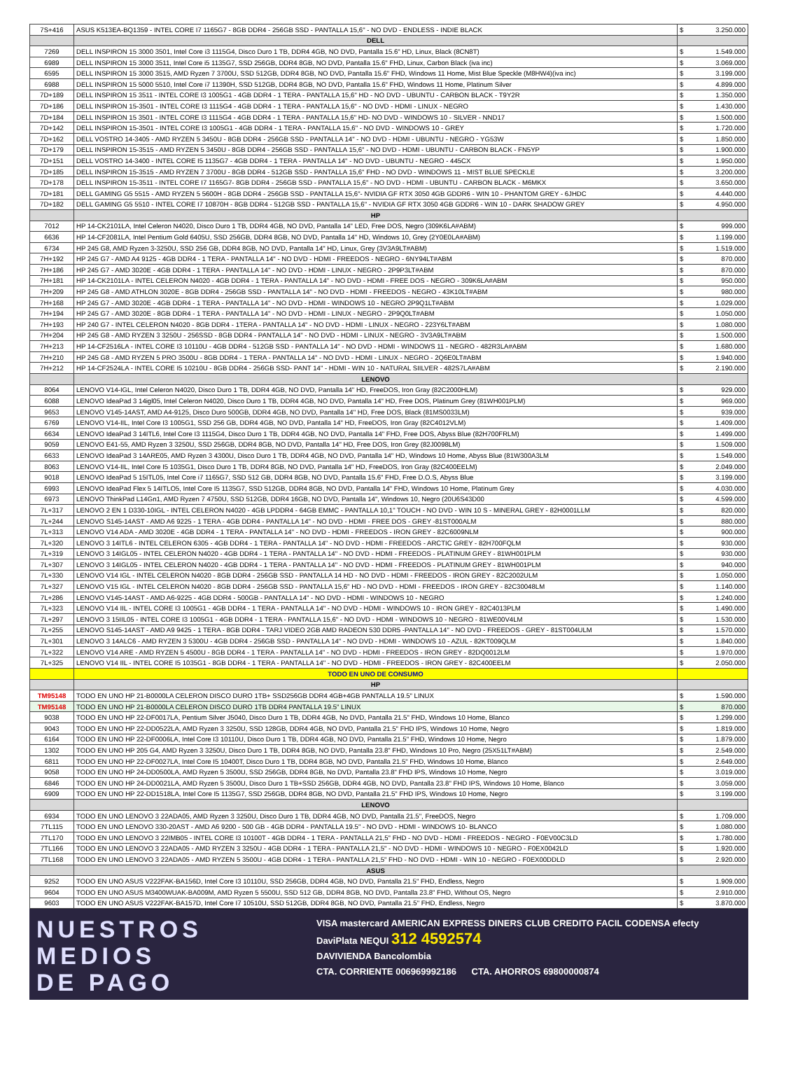| 7S+416 | ASUS K513EA-BQ1359 - INTEL CORE I7 1165G7 - 8GB DDR4 - 256GB SSD - PANTALLA 15,6" - NO DVD - ENDLESS - INDIE BLACK | $ | 3.250.000 |
| | DELL | | |
| 7269 | DELL INSPIRON 15 3000 3501, Intel Core i3 1115G4, Disco Duro 1 TB, DDR4 4GB, NO DVD, Pantalla 15.6" HD, Linux, Black (8CN8T) | $ | 1.549.000 |
| 6989 | DELL INSPIRON 15 3000 3511, Intel Core i5 1135G7, SSD 256GB, DDR4 8GB, NO DVD, Pantalla 15.6" FHD, Linux, Carbon Black (iva inc) | $ | 3.069.000 |
| 6595 | DELL INSPIRON 15 3000 3515, AMD Ryzen 7 3700U, SSD 512GB, DDR4 8GB, NO DVD, Pantalla 15.6" FHD, Windows 11 Home, Mist Blue Speckle (M8HW4)(iva inc) | $ | 3.199.000 |
| 6988 | DELL INSPIRON 15 5000 5510, Intel Core i7 11390H, SSD 512GB, DDR4 8GB, NO DVD, Pantalla 15.6" FHD, Windows 11 Home, Platinum Silver | $ | 4.899.000 |
| 7D+189 | DELL INSPIRON 15 3511 - INTEL CORE I3 1005G1 - 4GB DDR4 - 1 TERA - PANTALLA 15,6" HD - NO DVD - UBUNTU - CARBON BLACK - T9Y2R | $ | 1.350.000 |
| 7D+186 | DELL INSPIRON 15-3501 - INTEL CORE I3 1115G4 - 4GB DDR4 - 1 TERA - PANTALLA 15,6" - NO DVD - HDMI - LINUX - NEGRO | $ | 1.430.000 |
| 7D+184 | DELL INSPIRON 15 3501 - INTEL CORE I3 1115G4 - 4GB DDR4 - 1 TERA - PANTALLA 15,6" HD- NO DVD - WINDOWS 10 - SILVER - NND17 | $ | 1.500.000 |
| 7D+142 | DELL INSPIRON 15-3501 - INTEL CORE I3 1005G1 - 4GB DDR4 - 1 TERA - PANTALLA 15,6" - NO DVD - WINDOWS 10 - GREY | $ | 1.720.000 |
| 7D+162 | DELL VOSTRO 14-3405 - AMD RYZEN 5 3450U - 8GB DDR4 - 256GB SSD - PANTALLA 14" - NO DVD - HDMI - UBUNTU - NEGRO - YG53W | $ | 1.850.000 |
| 7D+179 | DELL INSPIRON 15-3515 - AMD RYZEN 5 3450U - 8GB DDR4 - 256GB SSD - PANTALLA 15,6" - NO DVD - HDMI - UBUNTU - CARBON BLACK - FN5YP | $ | 1.900.000 |
| 7D+151 | DELL VOSTRO 14-3400 - INTEL CORE I5 1135G7 - 4GB DDR4 - 1 TERA - PANTALLA 14" - NO DVD - UBUNTU - NEGRO - 445CX | $ | 1.950.000 |
| 7D+185 | DELL INSPIRON 15-3515 - AMD RYZEN 7 3700U - 8GB DDR4 - 512GB SSD - PANTALLA 15,6" FHD - NO DVD - WINDOWS 11 - MIST BLUE SPECKLE | $ | 3.200.000 |
| 7D+178 | DELL INSPIRON 15-3511 - INTEL CORE I7 1165G7- 8GB DDR4 - 256GB SSD - PANTALLA 15,6" - NO DVD - HDMI - UBUNTU - CARBON BLACK - M6MKX | $ | 3.650.000 |
| 7D+181 | DELL GAMING G5 5515 - AMD RYZEN 5 5600H - 8GB DDR4 - 256GB SSD - PANTALLA 15,6"- NVIDIA GF RTX 3050 4GB GDDR6 - WIN 10 - PHANTOM GREY - 6JHDC | $ | 4.440.000 |
| 7D+182 | DELL GAMING G5 5510 - INTEL CORE I7 10870H - 8GB DDR4 - 512GB SSD - PANTALLA 15,6" - NVIDIA GF RTX 3050 4GB GDDR6 - WIN 10 - DARK SHADOW GREY | $ | 4.950.000 |
| | HP | | |
| 7012 | HP 14-CK2101LA, Intel Celeron N4020, Disco Duro 1 TB, DDR4 4GB, NO DVD, Pantalla 14" LED, Free DOS, Negro (309K6LA#ABM) | $ | 999.000 |
| 6636 | HP 14-CF2081LA, Intel Pentium Gold 6405U, SSD 256GB, DDR4 8GB, NO DVD, Pantalla 14" HD, Windows 10, Grey (2Y0E0LA#ABM) | $ | 1.199.000 |
| 6734 | HP 245 G8, AMD Ryzen 3-3250U, SSD 256 GB, DDR4 8GB, NO DVD, Pantalla 14" HD, Linux, Grey (3V3A9LT#ABM) | $ | 1.519.000 |
| 7H+192 | HP 245 G7 - AMD A4 9125 - 4GB DDR4 - 1 TERA - PANTALLA 14" - NO DVD - HDMI - FREEDOS - NEGRO - 6NY94LT#ABM | $ | 870.000 |
| 7H+186 | HP 245 G7 - AMD 3020E - 4GB DDR4 - 1 TERA - PANTALLA 14" - NO DVD - HDMI - LINUX - NEGRO - 2P9P3LT#ABM | $ | 870.000 |
| 7H+181 | HP 14-CK2101LA - INTEL CELERON N4020 - 4GB DDR4 - 1 TERA - PANTALLA 14" - NO DVD - HDMI - FREE DOS - NEGRO - 309K6LA#ABM | $ | 950.000 |
| 7H+209 | HP 245 G8 - AMD ATHLON 3020E - 8GB DDR4 - 256GB SSD - PANTALLA 14" - NO DVD - HDMI - FREEDOS - NEGRO - 43K10LT#ABM | $ | 980.000 |
| 7H+168 | HP 245 G7 - AMD 3020E - 4GB DDR4 - 1 TERA - PANTALLA 14" - NO DVD - HDMI - WINDOWS 10 - NEGRO 2P9Q1LT#ABM | $ | 1.029.000 |
| 7H+194 | HP 245 G7 - AMD 3020E - 8GB DDR4 - 1 TERA - PANTALLA 14" - NO DVD - HDMI - LINUX - NEGRO - 2P9Q0LT#ABM | $ | 1.050.000 |
| 7H+193 | HP 240 G7 - INTEL CELERON N4020 - 8GB DDR4 - 1TERA - PANTALLA 14" - NO DVD - HDMI - LINUX - NEGRO - 223Y6LT#ABM | $ | 1.080.000 |
| 7H+204 | HP 245 G8 - AMD RYZEN 3 3250U - 256SSD - 8GB DDR4 - PANTALLA 14" - NO DVD - HDMI - LINUX - NEGRO - 3V3A9LT#ABM | $ | 1.500.000 |
| 7H+213 | HP 14-CF2516LA - INTEL CORE I3 10110U - 4GB DDR4 - 512GB SSD - PANTALLA 14" - NO DVD - HDMI - WINDOWS 11 - NEGRO - 482R3LA#ABM | $ | 1.680.000 |
| 7H+210 | HP 245 G8 - AMD RYZEN 5 PRO 3500U - 8GB DDR4 - 1 TERA - PANTALLA 14" - NO DVD - HDMI - LINUX - NEGRO - 2Q6E0LT#ABM | $ | 1.940.000 |
| 7H+212 | HP 14-CF2524LA - INTEL CORE I5 10210U - 8GB DDR4 - 256GB SSD- PANT 14" - HDMI - WIN 10 - NATURAL SIILVER - 482S7LA#ABM | $ | 2.190.000 |
| | LENOVO | | |
| 8064 | LENOVO V14-IGL, Intel Celeron N4020, Disco Duro 1 TB, DDR4 4GB, NO DVD, Pantalla 14" HD, FreeDOS, Iron Gray (82C2000HLM) | $ | 929.000 |
| 6088 | LENOVO IdeaPad 3 14igl05, Intel Celeron N4020, Disco Duro 1 TB, DDR4 4GB, NO DVD, Pantalla 14" HD, Free DOS, Platinum Grey (81WH001PLM) | $ | 969.000 |
| 9653 | LENOVO V145-14AST, AMD A4-9125, Disco Duro 500GB, DDR4 4GB, NO DVD, Pantalla 14" HD, Free DOS, Black (81MS0033LM) | $ | 939.000 |
| 6769 | LENOVO V14-IIL, Intel Core I3 1005G1, SSD 256 GB, DDR4 4GB, NO DVD, Pantalla 14" HD, FreeDOS, Iron Gray (82C4012VLM) | $ | 1.409.000 |
| 6634 | LENOVO IdeaPad 3 14ITL6, Intel Core I3 1115G4, Disco Duro 1 TB, DDR4 4GB, NO DVD, Pantalla 14" FHD, Free DOS, Abyss Blue (82H700FRLM) | $ | 1.499.000 |
| 9059 | LENOVO E41-55, AMD Ryzen 3 3250U, SSD 256GB, DDR4 8GB, NO DVD, Pantalla 14" HD, Free DOS, Iron Grey (82J0098LM) | $ | 1.509.000 |
| 6633 | LENOVO IdeaPad 3 14ARE05, AMD Ryzen 3 4300U, Disco Duro 1 TB, DDR4 4GB, NO DVD, Pantalla 14" HD, Windows 10 Home, Abyss Blue (81W300A3LM | $ | 1.549.000 |
| 8063 | LENOVO V14-IIL, Intel Core I5 1035G1, Disco Duro 1 TB, DDR4 8GB, NO DVD, Pantalla 14" HD, FreeDOS, Iron Gray (82C400EELM) | $ | 2.049.000 |
| 9018 | LENOVO IdeaPad 5 15ITL05, Intel Core i7 1165G7, SSD 512 GB, DDR4 8GB, NO DVD, Pantalla 15.6" FHD, Free D.O.S, Abyss Blue | $ | 3.199.000 |
| 6993 | LENOVO IdeaPad Flex 5 14ITLO5, Intel Core I5 1135G7, SSD 512GB, DDR4 8GB, NO DVD, Pantalla 14" FHD, Windows 10 Home, Platinum Grey | $ | 4.030.000 |
| 6973 | LENOVO ThinkPad L14Gn1, AMD Ryzen 7 4750U, SSD 512GB, DDR4 16GB, NO DVD, Pantalla 14", Windows 10, Negro (20U6S43D00 | $ | 4.599.000 |
| 7L+317 | LENOVO 2 EN 1 D330-10IGL - INTEL CELERON N4020 - 4GB LPDDR4 - 64GB EMMC - PANTALLA 10,1" TOUCH - NO DVD - WIN 10 S - MINERAL GREY - 82H0001LLM | $ | 820.000 |
| 7L+244 | LENOVO S145-14AST - AMD A6 9225 - 1 TERA - 4GB DDR4 - PANTALLA 14" - NO DVD - HDMI - FREE DOS - GREY -81ST000ALM | $ | 880.000 |
| 7L+313 | LENOVO V14 ADA - AMD 3020E - 4GB DDR4 - 1 TERA - PANTALLA 14" - NO DVD - HDMI - FREEDOS - IRON GREY - 82C6009NLM | $ | 900.000 |
| 7L+320 | LENOVO 3 14ITL6 - INTEL CELERON 6305 - 4GB DDR4 - 1 TERA - PANTALLA 14" - NO DVD - HDMI - FREEDOS - ARCTIC GREY - 82H700FQLM | $ | 930.000 |
| 7L+319 | LENOVO 3 14IGL05 - INTEL CELERON N4020 - 4GB DDR4 - 1 TERA - PANTALLA 14" - NO DVD - HDMI - FREEDOS - PLATINUM GREY - 81WH001PLM | $ | 930.000 |
| 7L+307 | LENOVO 3 14IGL05 - INTEL CELERON N4020 - 4GB DDR4 - 1 TERA - PANTALLA 14" - NO DVD - HDMI - FREEDOS - PLATINUM GREY - 81WH001PLM | $ | 940.000 |
| 7L+330 | LENOVO V14 IGL - INTEL CELERON N4020 - 8GB DDR4 - 256GB SSD - PANTALLA 14 HD - NO DVD - HDMI - FREEDOS - IRON GREY - 82C2002ULM | $ | 1.050.000 |
| 7L+327 | LENOVO V15 IGL - INTEL CELERON N4020 - 8GB DDR4 - 256GB SSD - PANTALLA 15,6" HD - NO DVD - HDMI - FREEDOS - IRON GREY - 82C30048LM | $ | 1.140.000 |
| 7L+286 | LENOVO V145-14AST - AMD A6-9225 - 4GB DDR4 - 500GB - PANTALLA 14" - NO DVD - HDMI - WINDOWS 10 - NEGRO | $ | 1.240.000 |
| 7L+323 | LENOVO V14 IIL - INTEL CORE I3 1005G1 - 4GB DDR4 - 1 TERA - PANTALLA 14" - NO DVD - HDMI - WINDOWS 10 - IRON GREY - 82C4013PLM | $ | 1.490.000 |
| 7L+297 | LENOVO 3 15IIL05 - INTEL CORE I3 1005G1 - 4GB DDR4 - 1 TERA - PANTALLA 15,6" - NO DVD - HDMI - WINDOWS 10 - NEGRO - 81WE00V4LM | $ | 1.530.000 |
| 7L+255 | LENOVO S145-14AST - AMD A9 9425 - 1 TERA - 8GB DDR4 - TARJ VIDEO 2GB AMD RADEON 530 DDR5 -PANTALLA 14" - NO DVD - FREEDOS - GREY - 81ST004ULM | $ | 1.570.000 |
| 7L+301 | LENOVO 3 14ALC6 - AMD RYZEN 3 5300U - 4GB DDR4 - 256GB SSD - PANTALLA 14" - NO DVD - HDMI - WINDOWS 10 - AZUL - 82KT009QLM | $ | 1.840.000 |
| 7L+322 | LENOVO V14 ARE - AMD RYZEN 5 4500U - 8GB DDR4 - 1 TERA - PANTALLA 14" - NO DVD - HDMI - FREEDOS - IRON GREY - 82DQ0012LM | $ | 1.970.000 |
| 7L+325 | LENOVO V14 IIL - INTEL CORE I5 1035G1 - 8GB DDR4 - 1 TERA - PANTALLA 14" - NO DVD - HDMI - FREEDOS - IRON GREY - 82C400EELM | $ | 2.050.000 |
| | TODO EN UNO DE CONSUMO | | |
| | HP | | |
| TM95148 | TODO EN UNO HP 21-B0000LA CELERON DISCO DURO 1TB+ SSD256GB DDR4 4GB+4GB PANTALLA 19.5" LINUX | $ | 1.590.000 |
| TM95148 | TODO EN UNO HP 21-B0000LA CELERON DISCO DURO 1TB DDR4 PANTALLA 19.5" LINUX | $ | 870.000 |
| 9038 | TODO EN UNO HP 22-DF0017LA, Pentium Silver J5040, Disco Duro 1 TB, DDR4 4GB, No DVD, Pantalla 21.5" FHD, Windows 10 Home, Blanco | $ | 1.299.000 |
| 9043 | TODO EN UNO HP 22-DD0522LA, AMD Ryzen 3 3250U, SSD 128GB, DDR4 4GB, NO DVD, Pantalla 21.5" FHD IPS, Windows 10 Home, Negro | $ | 1.819.000 |
| 6164 | TODO EN UNO HP 22-DF0006LA, Intel Core I3 10110U, Disco Duro 1 TB, DDR4 4GB, NO DVD, Pantalla 21.5" FHD, Windows 10 Home, Negro | $ | 1.879.000 |
| 1302 | TODO EN UNO HP 205 G4, AMD Ryzen 3 3250U, Disco Duro 1 TB, DDR4 8GB, NO DVD, Pantalla 23.8" FHD, Windows 10 Pro, Negro (25X51LT#ABM) | $ | 2.549.000 |
| 6811 | TODO EN UNO HP 22-DF0027LA, Intel Core I5 10400T, Disco Duro 1 TB, DDR4 8GB, NO DVD, Pantalla 21.5" FHD, Windows 10 Home, Blanco | $ | 2.649.000 |
| 9058 | TODO EN UNO HP 24-DD0500LA, AMD Ryzen 5 3500U, SSD 256GB, DDR4 8GB, No DVD, Pantalla 23.8" FHD IPS, Windows 10 Home, Negro | $ | 3.019.000 |
| 6846 | TODO EN UNO HP 24-DD0021LA, AMD Ryzen 5 3500U, Disco Duro 1 TB+SSD 256GB, DDR4 4GB, NO DVD, Pantalla 23.8" FHD IPS, Windows 10 Home, Blanco | $ | 3.059.000 |
| 6909 | TODO EN UNO HP 22-DD1518LA, Intel Core I5 1135G7, SSD 256GB, DDR4 8GB, NO DVD, Pantalla 21.5" FHD IPS, Windows 10 Home, Negro | $ | 3.199.000 |
| | LENOVO | | |
| 6934 | TODO EN UNO LENOVO 3 22ADA05, AMD Ryzen 3 3250U, Disco Duro 1 TB, DDR4 4GB, NO DVD, Pantalla 21.5", FreeDOS, Negro | $ | 1.709.000 |
| 7TL115 | TODO EN UNO LENOVO 330-20AST - AMD A6 9200 - 500 GB - 4GB DDR4 - PANTALLA 19.5" - NO DVD - HDMI - WINDOWS 10- BLANCO | $ | 1.080.000 |
| 7TL170 | TODO EN UNO LENOVO 3 22IMB05 - INTEL CORE I3 10100T - 4GB DDR4 - 1 TERA - PANTALLA 21,5" FHD - NO DVD - HDMI - FREEDOS - NEGRO - F0EV00C3LD | $ | 1.780.000 |
| 7TL166 | TODO EN UNO LENOVO 3 22ADA05 - AMD RYZEN 3 3250U - 4GB DDR4 - 1 TERA - PANTALLA 21,5" - NO DVD - HDMI - WINDOWS 10 - NEGRO - F0EX0042LD | $ | 1.920.000 |
| 7TL168 | TODO EN UNO LENOVO 3 22ADA05 - AMD RYZEN 5 3500U - 4GB DDR4 - 1 TERA - PANTALLA 21,5" FHD - NO DVD - HDMI - WIN 10 - NEGRO - F0EX00DDLD | $ | 2.920.000 |
| | ASUS | | |
| 9252 | TODO EN UNO ASUS V222FAK-BA156D, Intel Core I3 10110U, SSD 256GB, DDR4 4GB, NO DVD, Pantalla 21.5" FHD, Endless, Negro | $ | 1.909.000 |
| 9604 | TODO EN UNO ASUS M3400WUAK-BA009M, AMD Ryzen 5 5500U, SSD 512 GB, DDR4 8GB, NO DVD, Pantalla 23.8" FHD, Without OS, Negro | $ | 2.910.000 |
| 9603 | TODO EN UNO ASUS V222FAK-BA157D, Intel Core I7 10510U, SSD 512GB, DDR4 8GB, NO DVD, Pantalla 21.5" FHD, Endless, Negro | $ | 3.870.000 |
NUESTROS
MEDIOS
DE PAGO
VISA mastercard AMERICAN EXPRESS DINERS CLUB CREDITO FACIL CODENSA efecty
DaviPlata NEQUI 312 4592574
DAVIVIENDA Bancolombia
CTA. CORRIENTE 006969992186 CTA. AHORROS 69800000874